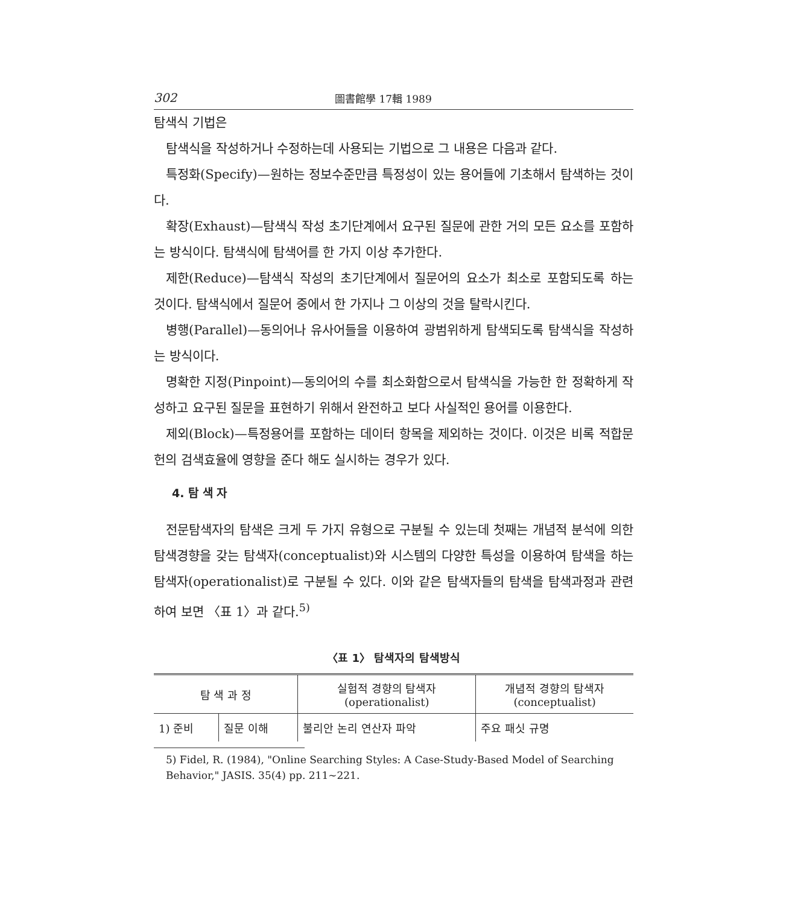302 圖書館學 17輯 1989
탐색식 기법은
탐색식을 작성하거나 수정하는데 사용되는 기법으로 그 내용은 다음과 같다.
특정화(Specify)—원하는 정보수준만큼 특정성이 있는 용어들에 기초해서 탐색하는 것이다.
확장(Exhaust)—탐색식 작성 초기단계에서 요구된 질문에 관한 거의 모든 요소를 포함하는 방식이다. 탐색식에 탐색어를 한 가지 이상 추가한다.
제한(Reduce)—탐색식 작성의 초기단계에서 질문어의 요소가 최소로 포함되도록 하는 것이다. 탐색식에서 질문어 중에서 한 가지나 그 이상의 것을 탈락시킨다.
병행(Parallel)—동의어나 유사어들을 이용하여 광범위하게 탐색되도록 탐색식을 작성하는 방식이다.
명확한 지정(Pinpoint)—동의어의 수를 최소화함으로서 탐색식을 가능한 한 정확하게 작성하고 요구된 질문을 표현하기 위해서 완전하고 보다 사실적인 용어를 이용한다.
제외(Block)—특정용어를 포함하는 데이터 항목을 제외하는 것이다. 이것은 비록 적합문헌의 검색효율에 영향을 준다 해도 실시하는 경우가 있다.
4. 탐 색 자
전문탐색자의 탐색은 크게 두 가지 유형으로 구분될 수 있는데 첫째는 개념적 분석에 의한 탐색경향을 갖는 탐색자(conceptualist)와 시스템의 다양한 특성을 이용하여 탐색을 하는 탐색자(operationalist)로 구분될 수 있다. 이와 같은 탐색자들의 탐색을 탐색과정과 관련하여 보면 〈표 1〉과 같다.<sup>5)</sup>
〈표 1〉 탐색자의 탐색방식
| 탐 색 과 정 | | 실험적 경향의 탐색자 (operationalist) | 개념적 경향의 탐색자 (conceptualist) |
| --- | --- | --- | --- |
| 1) 준비 | 질문 이해 | 불리안 논리 연산자 파악 | 주요 패싯 규명 |
5) Fidel, R. (1984), "Online Searching Styles: A Case-Study-Based Model of Searching Behavior," JASIS. 35(4) pp. 211∼221.